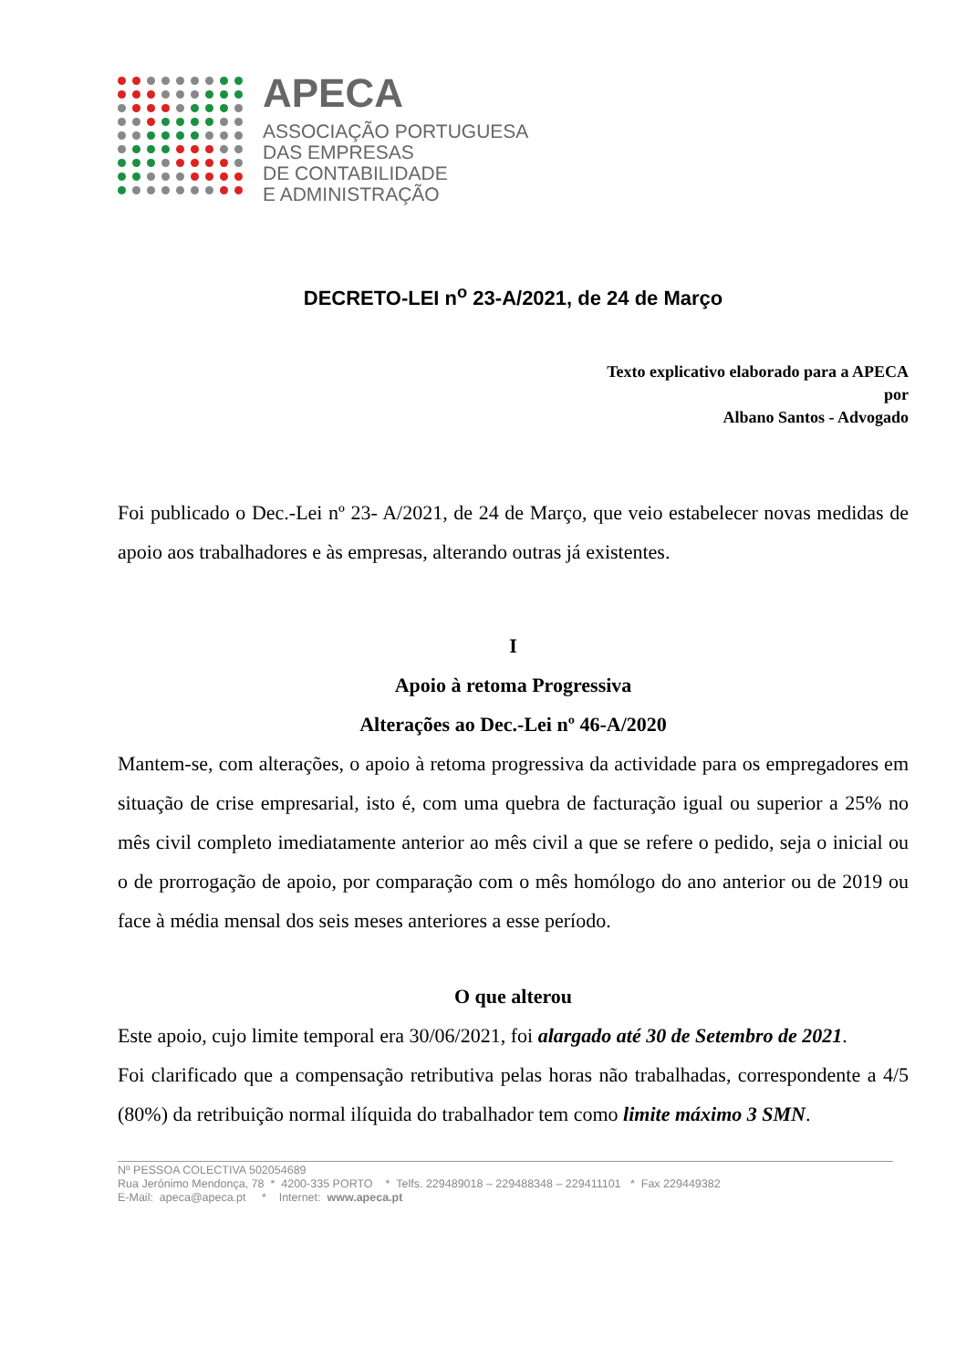APECA
ASSOCIAÇÃO PORTUGUESA
DAS EMPRESAS
DE CONTABILIDADE
E ADMINISTRAÇÃO
DECRETO-LEI n<sup>o</sup> 23-A/2021, de 24 de Março
Texto explicativo elaborado para a APECA
por
Albano Santos - Advogado
Foi publicado o Dec.-Lei nº 23- A/2021, de 24 de Março, que veio estabelecer novas medidas de apoio aos trabalhadores e às empresas, alterando outras já existentes.
I
Apoio à retoma Progressiva
Alterações ao Dec.-Lei nº 46-A/2020
Mantem-se, com alterações, o apoio à retoma progressiva da actividade para os empregadores em situação de crise empresarial, isto é, com uma quebra de facturação igual ou superior a 25% no mês civil completo imediatamente anterior ao mês civil a que se refere o pedido, seja o inicial ou o de prorrogação de apoio, por comparação com o mês homólogo do ano anterior ou de 2019 ou face à média mensal dos seis meses anteriores a esse período.
O que alterou
Este apoio, cujo limite temporal era 30/06/2021, foi alargado até 30 de Setembro de 2021.
Foi clarificado que a compensação retributiva pelas horas não trabalhadas, correspondente a 4/5 (80%) da retribuição normal ilíquida do trabalhador tem como limite máximo 3 SMN.
Nº PESSOA COLECTIVA 502054689
Rua Jerónimo Mendonça, 78 * 4200-335 PORTO * Telfs. 229489018 – 229488348 – 229411101 * Fax 229449382
E-Mail: apeca@apeca.pt * Internet: www.apeca.pt